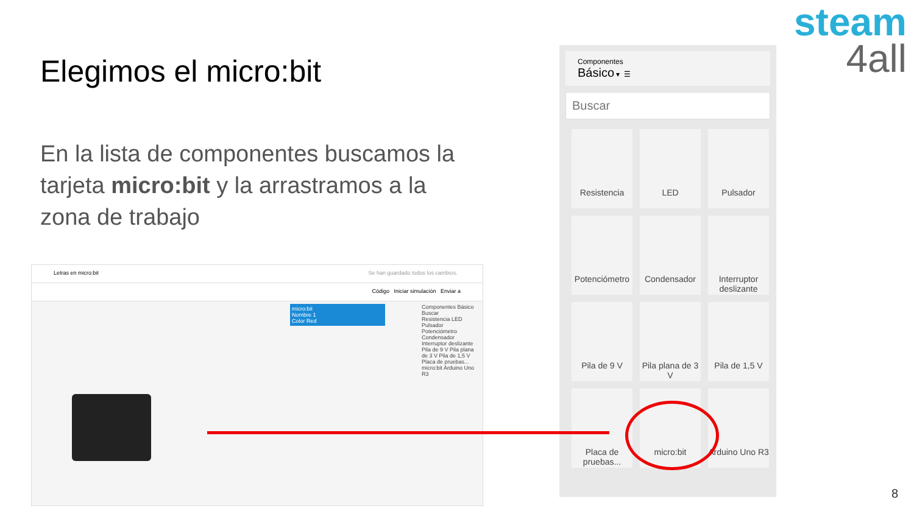steam
4all
Elegimos el micro:bit
En la lista de componentes buscamos la tarjeta micro:bit y la arrastramos a la zona de trabajo
Letras en micro:bit Se han guardado todos los cambios.
Código Iniciar simulación Enviar a
micro:bit
Nombre 1
Color Red
Componentes Básico
Buscar
Resistencia LED Pulsador Potenciómetro Condensador Interruptor deslizante Pila de 9 V Pila plana de 3 V Pila de 1,5 V Placa de pruebas... micro:bit Arduino Uno R3
Componentes
Básico ▾ ☰
Buscar
Resistencia LED Pulsador
Potenciómetro
Condensador
Interruptor deslizante
Pila de 9 V
Pila plana de 3 V
Pila de 1,5 V
Placa de pruebas...
micro:bit
Arduino Uno R3
8